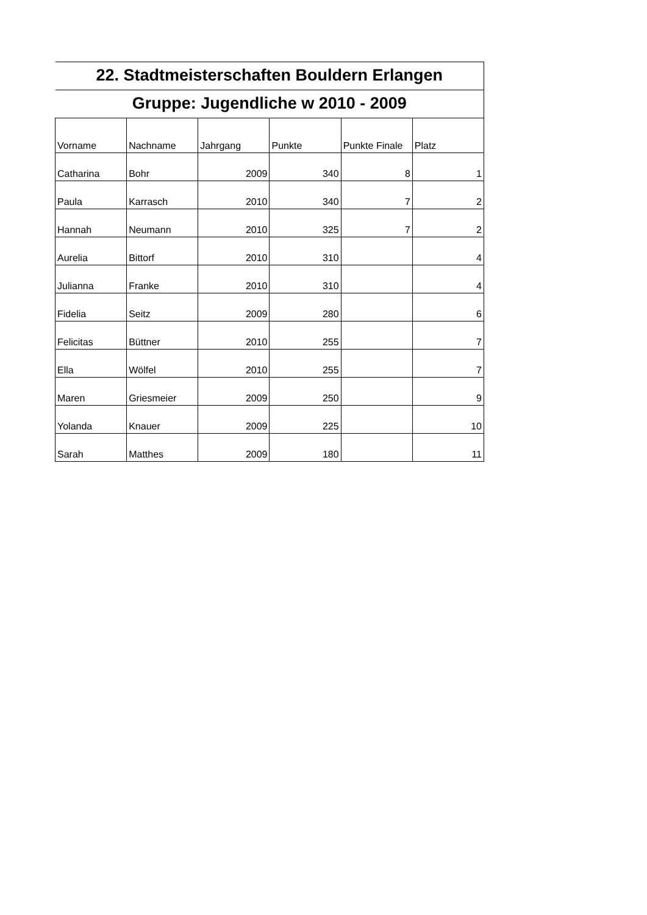| 22. Stadtmeisterschaften Bouldern Erlangen | | | | | |
| Gruppe: Jugendliche w 2010 - 2009 | | | | | |
| Vorname | Nachname | Jahrgang | Punkte | Punkte Finale | Platz |
| Catharina | Bohr | 2009 | 340 | 8 | 1 |
| Paula | Karrasch | 2010 | 340 | 7 | 2 |
| Hannah | Neumann | 2010 | 325 | 7 | 2 |
| Aurelia | Bittorf | 2010 | 310 | | 4 |
| Julianna | Franke | 2010 | 310 | | 4 |
| Fidelia | Seitz | 2009 | 280 | | 6 |
| Felicitas | Büttner | 2010 | 255 | | 7 |
| Ella | Wölfel | 2010 | 255 | | 7 |
| Maren | Griesmeier | 2009 | 250 | | 9 |
| Yolanda | Knauer | 2009 | 225 | | 10 |
| Sarah | Matthes | 2009 | 180 | | 11 |